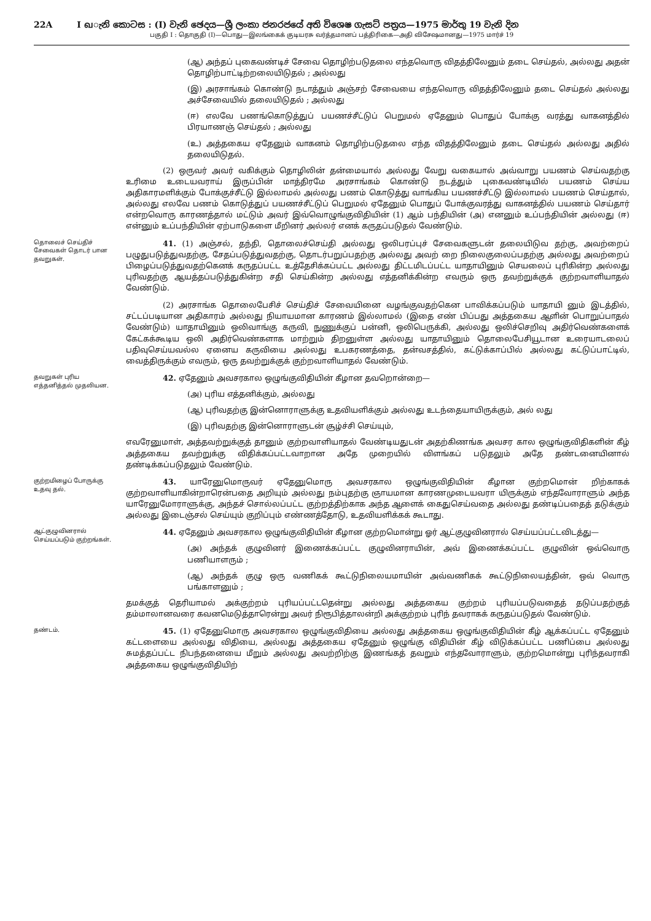22A I வැනි කොටස : (I) වැනි ඡෙදය—ශ්‍රී ලංකා ජනරජයේ අති විශෙෂ ගැසට් පත්‍රය—1975 මාර්තු 19 වැනි දින
பகுதி I : தொகுதி (I)—பொது—இலங்கைக் குடியரசு வர்த்தமானப் பத்திரிகை—அதி விசேஷமானது—1975 மார்ச் 19
(ஆ) அந்தப் புகைவண்டிச் சேவை தொழிற்படுதலை எந்தவொரு விதத்திலேனும் தடை செய்தல், அல்லது அதன் தொழிற்பாட்டிற்றலையிடுதல் ; அல்லது
(இ) அரசாங்கம் கொண்டு நடாத்தும் அஞ்சற் சேவையை எந்தவொரு விதத்திலேனும் தடை செய்தல் அல்லது அச்சேவையில் தலையிடுதல் ; அல்லது
(ஈ) எலவே பணங்கொடுத்துப் பயணச்சீட்டுப் பெறுமல் ஏதேனும் பொதுப் போக்கு வரத்து வாகனத்தில் பிரயாணஞ் செய்தல் ; அல்லது
(உ) அத்தகைய ஏதேனும் வாகனம் தொழிற்படுதலை எந்த விதத்திலேனும் தடை செய்தல் அல்லது அதில் தலையிடுதல்.
(2) ஒருவர் அவர் வகிக்கும் தொழிலின் தன்மையால் அல்லது வேறு வகையால் அவ்வாறு பயணம் செய்வதற்கு உரிமை உடையவராய் இருப்பின் மாத்திரமே அரசாங்கம் கொண்டு நடத்தும் புகைவண்டியில் பயணம் செய்ய அதிகாரமளிக்கும் போக்குச்சீட்டு இல்லாமல் அல்லது பணம் கொடுத்து வாங்கிய பயணச்சீட்டு இல்லாமல் பயணம் செய்தால், அல்லது எலவே பணம் கொடுத்துப் பயணச்சீட்டுப் பெறுமல் ஏதேனும் பொதுப் போக்குவரத்து வாகனத்தில் பயணம் செய்தார் என்றவொரு காரணத்தால் மட்டும் அவர் இவ்வொழுங்குவிதியின் (1) ஆம் பந்தியின் (அ) எனனும் உப்பந்தியின் அல்லது (ஈ) என்னும் உப்பந்தியின் ஏற்பாடுகளை மீறினர் அல்லர் எனக் கருதப்படுதல் வேண்டும்.
தொலைச் செய்திச் சேவைகள் தொடர் பான தவறுகள்.
41. (1) அஞ்சல், தந்தி, தொலைச்செய்தி அல்லது ஒலிபரப்புச் சேவைகளுடன் தலையிடுவ தற்கு, அவற்றைப் பழுதுபடுத்துவதற்கு, சேதப்படுத்துவதற்கு, தொடர்பறுப்பதற்கு அல்லது அவற் றை நிலைகுலைப்பதற்கு அல்லது அவற்றைப் பிழைப்படுத்துவதற்கெனக் கருதப்பட்ட உத்தேசிக்கப்பட்ட அல்லது திட்டமிடப்பட்ட யாதாயினும் செயலைப் புரிகின்ற அல்லது புரிவதற்கு ஆயத்தப்படுத்துகின்ற சதி செய்கின்ற அல்லது எத்தனிக்கின்ற எவரும் ஒரு தவற்றுக்குக் குற்றவாளியாதல் வேண்டும்.
(2) அரசாங்க தொலைபேசிச் செய்திச் சேவையினை வழங்குவதற்கென பாவிக்கப்படும் யாதாயி னும் இடத்தில், சட்டப்படியான அதிகாரம் அல்லது நியாயமான காரணம் இல்லாமல் (இதை எண் பிப்பது அத்தகைய ஆளின் பொறுப்பாதல் வேண்டும்) யாதாயினும் ஒலிவாங்கு கருவி, நுணுக்குப் பன்னி, ஒலிபெருக்கி, அல்லது ஒலிச்செறிவு அதிர்வெண்களைக் கேட்கக்கூடிய ஒலி அதிர்வெண்களாக மாற்றும் திறனுள்ள அல்லது யாதாயினும் தொலைபேசியூடான உரையாடலைப் பதிவுசெய்யவல்ல ஏனைய கருவியை அல்லது உபகரணத்தை, தன்வசத்தில், கட்டுக்காப்பில் அல்லது கட்டுப்பாட்டில், வைத்திருக்கும் எவரும், ஒரு தவற்றுக்குக் குற்றவாளியாதல் வேண்டும்.
தவறுகள் புரிய எத்தனித்தல் முதலியன.
42. ஏதேனும் அவசரகால ஒழுங்குவிதியின் கீழான தவறொன்றை—
(அ) புரிய எத்தனிக்கும், அல்லது
(ஆ) புரிவதற்கு இன்னொராளுக்கு உதவியளிக்கும் அல்லது உடந்தையாயிருக்கும், அல் லது
(இ) புரிவதற்கு இன்னொராளுடன் சூழ்ச்சி செய்யும்,
எவரேனுமாள், அத்தவற்றுக்குத் தானும் குற்றவாளியாதல் வேண்டியதுடன் அதற்கிணங்க அவசர கால ஒழுங்குவிதிகளின் கீழ் அத்தகைய தவற்றுக்கு விதிக்கப்பட்டவாறான அதே முறையில் விளங்கப் படுதலும் அதே தண்டனையினால் தண்டிக்கப்படுதலும் வேண்டும்.
குற்றமிழைப் போருக்கு உதவு தல்.
43. யாரேனுமொருவர் ஏதேனுமொரு அவசரகால ஒழுங்குவிதியின் கீழான குற்றமொன் றிற்காகக் குற்றவாளியாகின்றாரென்பதை அறியும் அல்லது நம்புதற்கு ஞாயமான காரணமுடையவரா யிருக்கும் எந்தவோராளும் அந்த யாரேனுமோராளுக்கு, அந்தச் சொல்லப்பட்ட குற்றத்திற்காக அந்த ஆளைக் கைதுசெய்வதை அல்லது தண்டிப்பதைத் தடுக்கும் அல்லது இடைஞ்சல் செய்யும் குறிப்பும் எண்ணத்தோடு, உதவியளிக்கக் கூடாது.
ஆட்குழுவினரால் செய்யப்படும் குற்றங்கள்.
44. ஏதேனும் அவசரகால ஒழுங்குவிதியின் கீழான குற்றமொன்று ஓர் ஆட்குழுவினரால் செய்யப்பட்டவிடத்து—
(அ) அந்தக் குழுவினர் இணைக்கப்பட்ட குழுவினராயின், அவ் இணைக்கப்பட்ட குழுவின் ஒவ்வொரு பணியாளரும் ;
(ஆ) அந்தக் குழு ஒரு வணிகக் கூட்டுநிலையமாயின் அவ்வணிகக் கூட்டுநிலையத்தின், ஒவ் வொரு பங்காளனும் ;
தமக்குத் தெரியாமல் அக்குற்றம் புரியப்பட்டதென்று அல்லது அத்தகைய குற்றம் புரியப்படுவதைத் தடுப்பதற்குத் தம்மாலானவரை கவனமெடுத்தாரென்று அவர் நிரூபித்தாலன்றி அக்குற்றம் புரிந் தவராகக் கருதப்படுதல் வேண்டும்.
தண்டம்.
45. (1) ஏதேனுமொரு அவசரகால ஒழுங்குவிதியை அல்லது அத்தகைய ஒழுங்குவிதியின் கீழ் ஆக்கப்பட்ட ஏதேனும் கட்டளையை அல்லது விதியை, அல்லது அத்தகைய ஏதேனும் ஒழுங்கு விதியின் கீழ் விடுக்கப்பட்ட பணிப்பை அல்லது சுமத்தப்பட்ட நிபந்தனையை மீறும் அல்லது அவற்றிற்கு இணங்கத் தவறும் எந்தவோராளும், குற்றமொன்று புரிந்தவராகி அத்தகைய ஒழுங்குவிதியிற்